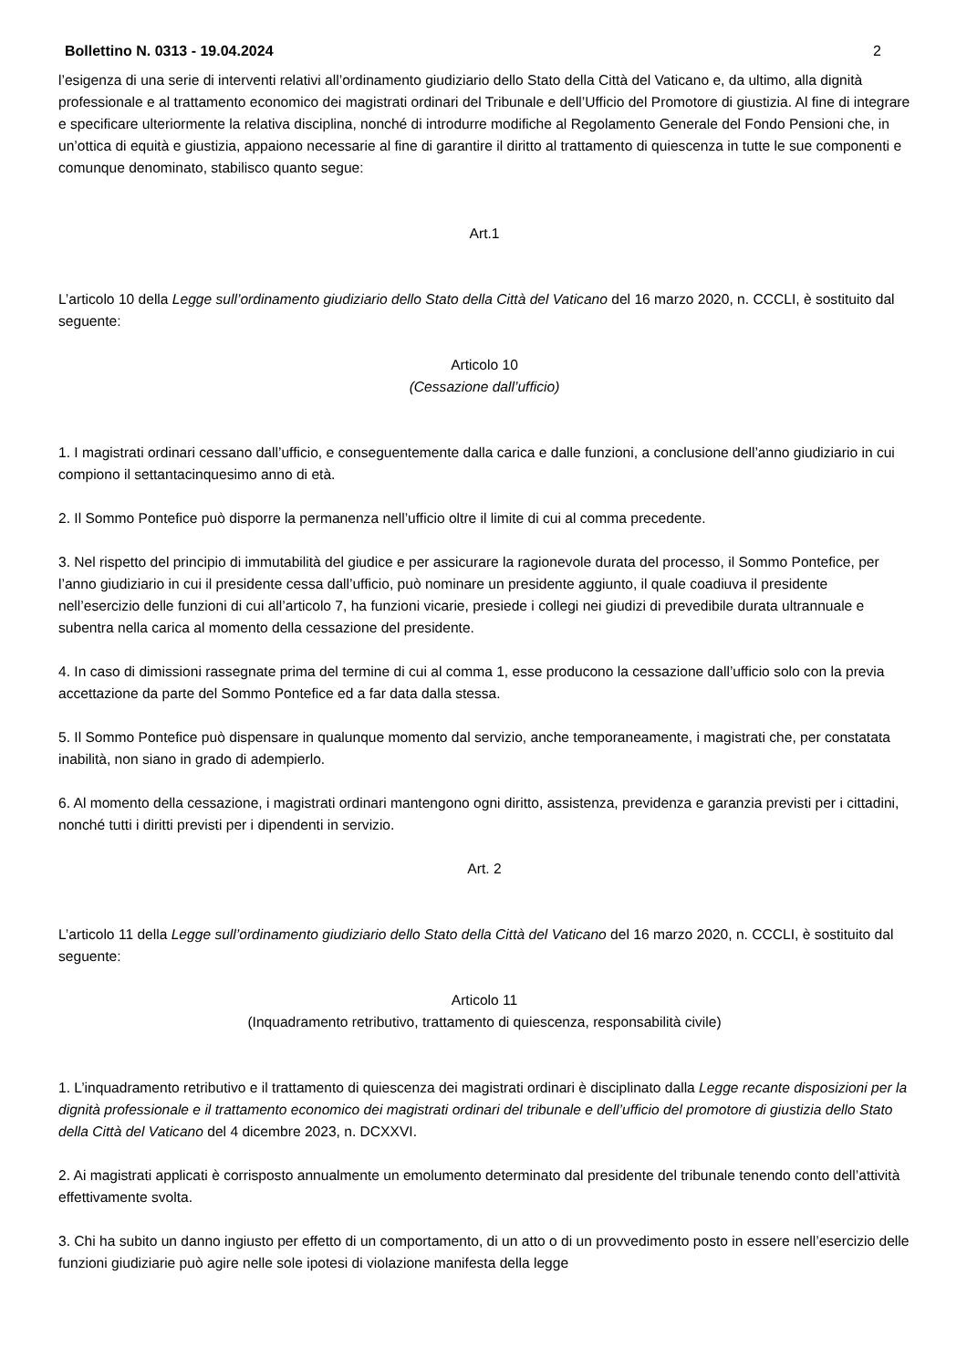Bollettino N. 0313 - 19.04.2024 2
l’esigenza di una serie di interventi relativi all’ordinamento giudiziario dello Stato della Città del Vaticano e, da ultimo, alla dignità professionale e al trattamento economico dei magistrati ordinari del Tribunale e dell’Ufficio del Promotore di giustizia. Al fine di integrare e specificare ulteriormente la relativa disciplina, nonché di introdurre modifiche al Regolamento Generale del Fondo Pensioni che, in un’ottica di equità e giustizia, appaiono necessarie al fine di garantire il diritto al trattamento di quiescenza in tutte le sue componenti e comunque denominato, stabilisco quanto segue:
Art.1
L’articolo 10 della Legge sull’ordinamento giudiziario dello Stato della Città del Vaticano del 16 marzo 2020, n. CCCLI, è sostituito dal seguente:
Articolo 10
(Cessazione dall’ufficio)
1. I magistrati ordinari cessano dall’ufficio, e conseguentemente dalla carica e dalle funzioni, a conclusione dell’anno giudiziario in cui compiono il settantacinquesimo anno di età.
2. Il Sommo Pontefice può disporre la permanenza nell’ufficio oltre il limite di cui al comma precedente.
3. Nel rispetto del principio di immutabilità del giudice e per assicurare la ragionevole durata del processo, il Sommo Pontefice, per l’anno giudiziario in cui il presidente cessa dall’ufficio, può nominare un presidente aggiunto, il quale coadiuva il presidente nell’esercizio delle funzioni di cui all’articolo 7, ha funzioni vicarie, presiede i collegi nei giudizi di prevedibile durata ultrannuale e subentra nella carica al momento della cessazione del presidente.
4. In caso di dimissioni rassegnate prima del termine di cui al comma 1, esse producono la cessazione dall’ufficio solo con la previa accettazione da parte del Sommo Pontefice ed a far data dalla stessa.
5. Il Sommo Pontefice può dispensare in qualunque momento dal servizio, anche temporaneamente, i magistrati che, per constatata inabilità, non siano in grado di adempierlo.
6. Al momento della cessazione, i magistrati ordinari mantengono ogni diritto, assistenza, previdenza e garanzia previsti per i cittadini, nonché tutti i diritti previsti per i dipendenti in servizio.
Art. 2
L’articolo 11 della Legge sull’ordinamento giudiziario dello Stato della Città del Vaticano del 16 marzo 2020, n. CCCLI, è sostituito dal seguente:
Articolo 11
(Inquadramento retributivo, trattamento di quiescenza, responsabilità civile)
1. L’inquadramento retributivo e il trattamento di quiescenza dei magistrati ordinari è disciplinato dalla Legge recante disposizioni per la dignità professionale e il trattamento economico dei magistrati ordinari del tribunale e dell’ufficio del promotore di giustizia dello Stato della Città del Vaticano del 4 dicembre 2023, n. DCXXVI.
2. Ai magistrati applicati è corrisposto annualmente un emolumento determinato dal presidente del tribunale tenendo conto dell’attività effettivamente svolta.
3. Chi ha subito un danno ingiusto per effetto di un comportamento, di un atto o di un provvedimento posto in essere nell’esercizio delle funzioni giudiziarie può agire nelle sole ipotesi di violazione manifesta della legge